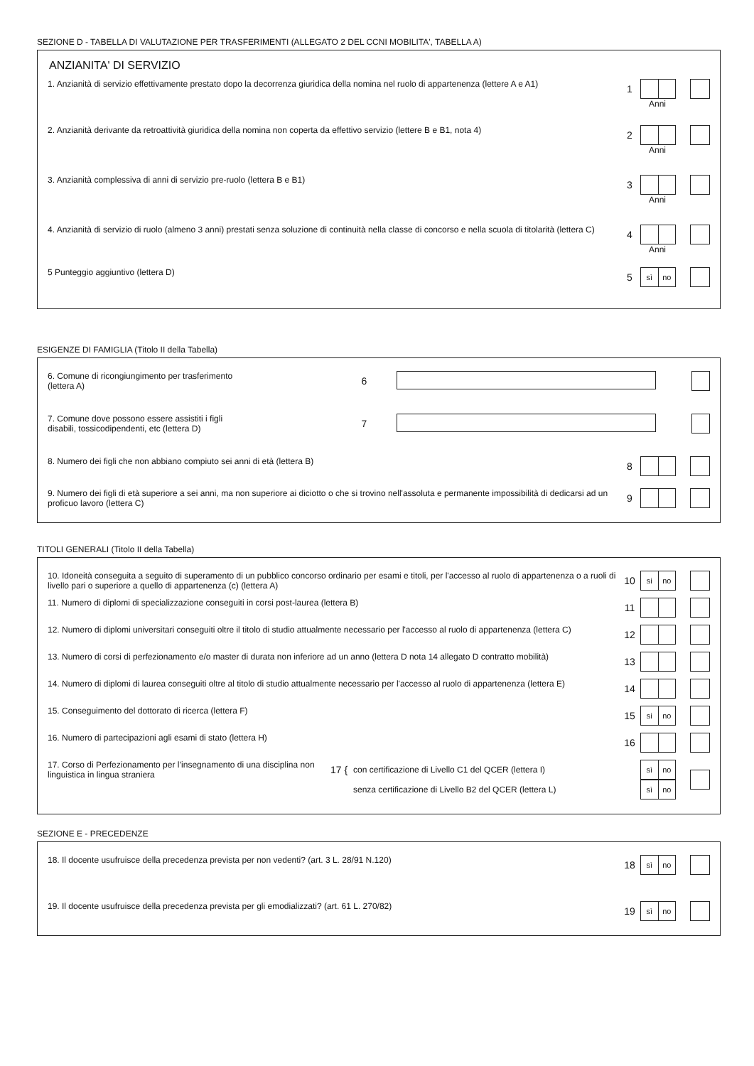SEZIONE D - TABELLA DI VALUTAZIONE PER TRASFERIMENTI (ALLEGATO 2 DEL CCNI MOBILITA', TABELLA A)
ANZIANITA' DI SERVIZIO
1. Anzianità di servizio effettivamente prestato dopo la decorrenza giuridica della nomina nel ruolo di appartenenza (lettere A e A1)
1
Anni
2. Anzianità derivante da retroattività giuridica della nomina non coperta da effettivo servizio (lettere B e B1, nota 4)
2
Anni
3. Anzianità complessiva di anni di servizio pre-ruolo (lettera B e B1)
3
Anni
4. Anzianità di servizio di ruolo (almeno 3 anni) prestati senza soluzione di continuità nella classe di concorso e nella scuola di titolarità (lettera C)
4
Anni
5 Punteggio aggiuntivo (lettera D)
5
sì no
ESIGENZE DI FAMIGLIA (Titolo II della Tabella)
6. Comune di ricongiungimento per trasferimento
(lettera A)
6
7. Comune dove possono essere assistiti i figli
disabili, tossicodipendenti, etc (lettera D)
7
8. Numero dei figli che non abbiano compiuto sei anni di età (lettera B)
8
9. Numero dei figli di età superiore a sei anni, ma non superiore ai diciotto o che si trovino nell'assoluta e permanente impossibilità di dedicarsi ad un proficuo lavoro (lettera C)
9
TITOLI GENERALI (Titolo II della Tabella)
10. Idoneità conseguita a seguito di superamento di un pubblico concorso ordinario per esami e titoli, per l'accesso al ruolo di appartenenza o a ruoli di livello pari o superiore a quello di appartenenza (c) (lettera A)
10
si no
11. Numero di diplomi di specializzazione conseguiti in corsi post-laurea (lettera B)
11
12. Numero di diplomi universitari conseguiti oltre il titolo di studio attualmente necessario per l'accesso al ruolo di appartenenza (lettera C)
12
13. Numero di corsi di perfezionamento e/o master di durata non inferiore ad un anno (lettera D nota 14 allegato D contratto mobilità)
13
14. Numero di diplomi di laurea conseguiti oltre al titolo di studio attualmente necessario per l'accesso al ruolo di appartenenza (lettera E)
14
15. Conseguimento del dottorato di ricerca (lettera F)
15
si no
16. Numero di partecipazioni agli esami di stato (lettera H)
16
17. Corso di Perfezionamento per l’insegnamento di una disciplina non linguistica in lingua straniera
17 {
con certificazione di Livello C1 del QCER (lettera I)
senza certificazione di Livello B2 del QCER (lettera L)
sì no
sì no
SEZIONE E - PRECEDENZE
18. Il docente usufruisce della precedenza prevista per non vedenti? (art. 3 L. 28/91 N.120)
18
sì no
19. Il docente usufruisce della precedenza prevista per gli emodializzati? (art. 61 L. 270/82)
19
sì no